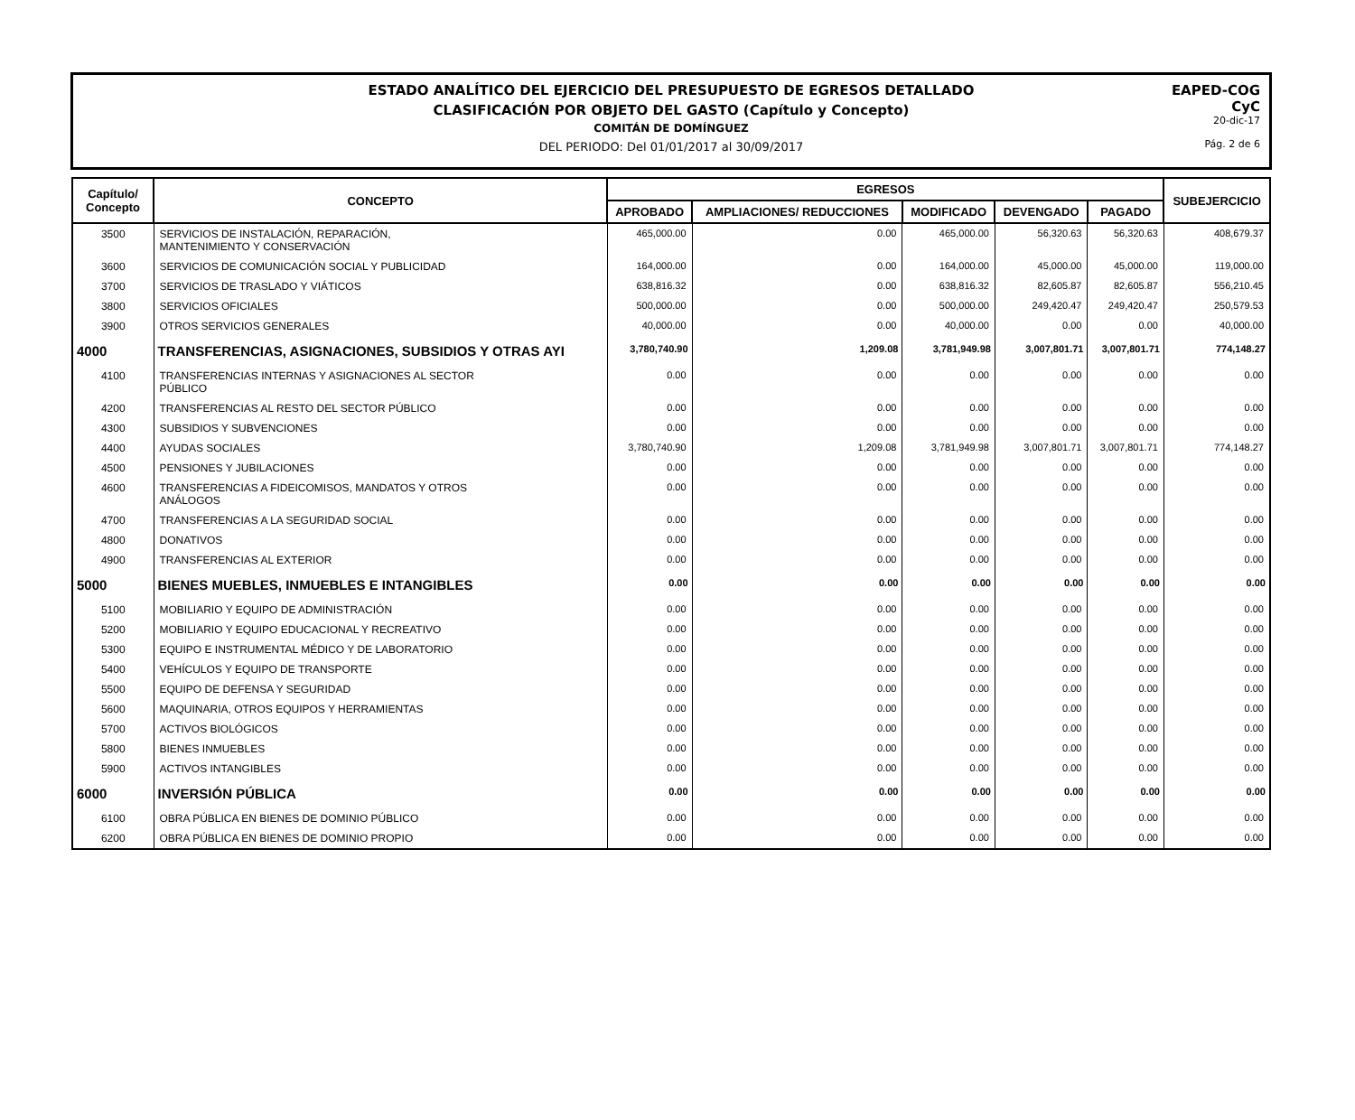ESTADO ANALÍTICO DEL EJERCICIO DEL PRESUPUESTO DE EGRESOS DETALLADO
CLASIFICACIÓN POR OBJETO DEL GASTO (Capítulo y Concepto)
COMITÁN DE DOMÍNGUEZ
DEL PERIODO: Del 01/01/2017 al 30/09/2017
EAPED-COG
CyC
20-dic-17
Pág. 2 de 6
| Capítulo/ Concepto | CONCEPTO | EGRESOS | | | | | SUBEJERCICIO |
| --- | --- | --- | --- | --- | --- | --- | --- |
| | | APROBADO | AMPLIACIONES/ REDUCCIONES | MODIFICADO | DEVENGADO | PAGADO | |
| 3500 | SERVICIOS DE INSTALACIÓN, REPARACIÓN, MANTENIMIENTO Y CONSERVACIÓN | 465,000.00 | 0.00 | 465,000.00 | 56,320.63 | 56,320.63 | 408,679.37 |
| 3600 | SERVICIOS DE COMUNICACIÓN SOCIAL Y PUBLICIDAD | 164,000.00 | 0.00 | 164,000.00 | 45,000.00 | 45,000.00 | 119,000.00 |
| 3700 | SERVICIOS DE TRASLADO Y VIÁTICOS | 638,816.32 | 0.00 | 638,816.32 | 82,605.87 | 82,605.87 | 556,210.45 |
| 3800 | SERVICIOS OFICIALES | 500,000.00 | 0.00 | 500,000.00 | 249,420.47 | 249,420.47 | 250,579.53 |
| 3900 | OTROS SERVICIOS GENERALES | 40,000.00 | 0.00 | 40,000.00 | 0.00 | 0.00 | 40,000.00 |
| 4000 | TRANSFERENCIAS, ASIGNACIONES, SUBSIDIOS Y OTRAS AYI | 3,780,740.90 | 1,209.08 | 3,781,949.98 | 3,007,801.71 | 3,007,801.71 | 774,148.27 |
| 4100 | TRANSFERENCIAS INTERNAS Y ASIGNACIONES AL SECTOR PÚBLICO | 0.00 | 0.00 | 0.00 | 0.00 | 0.00 | 0.00 |
| 4200 | TRANSFERENCIAS AL RESTO DEL SECTOR PÚBLICO | 0.00 | 0.00 | 0.00 | 0.00 | 0.00 | 0.00 |
| 4300 | SUBSIDIOS Y SUBVENCIONES | 0.00 | 0.00 | 0.00 | 0.00 | 0.00 | 0.00 |
| 4400 | AYUDAS SOCIALES | 3,780,740.90 | 1,209.08 | 3,781,949.98 | 3,007,801.71 | 3,007,801.71 | 774,148.27 |
| 4500 | PENSIONES Y JUBILACIONES | 0.00 | 0.00 | 0.00 | 0.00 | 0.00 | 0.00 |
| 4600 | TRANSFERENCIAS A FIDEICOMISOS, MANDATOS Y OTROS ANÁLOGOS | 0.00 | 0.00 | 0.00 | 0.00 | 0.00 | 0.00 |
| 4700 | TRANSFERENCIAS A LA SEGURIDAD SOCIAL | 0.00 | 0.00 | 0.00 | 0.00 | 0.00 | 0.00 |
| 4800 | DONATIVOS | 0.00 | 0.00 | 0.00 | 0.00 | 0.00 | 0.00 |
| 4900 | TRANSFERENCIAS AL EXTERIOR | 0.00 | 0.00 | 0.00 | 0.00 | 0.00 | 0.00 |
| 5000 | BIENES MUEBLES, INMUEBLES E INTANGIBLES | 0.00 | 0.00 | 0.00 | 0.00 | 0.00 | 0.00 |
| 5100 | MOBILIARIO Y EQUIPO DE ADMINISTRACIÓN | 0.00 | 0.00 | 0.00 | 0.00 | 0.00 | 0.00 |
| 5200 | MOBILIARIO Y EQUIPO EDUCACIONAL Y RECREATIVO | 0.00 | 0.00 | 0.00 | 0.00 | 0.00 | 0.00 |
| 5300 | EQUIPO E INSTRUMENTAL MÉDICO Y DE LABORATORIO | 0.00 | 0.00 | 0.00 | 0.00 | 0.00 | 0.00 |
| 5400 | VEHÍCULOS Y EQUIPO DE TRANSPORTE | 0.00 | 0.00 | 0.00 | 0.00 | 0.00 | 0.00 |
| 5500 | EQUIPO DE DEFENSA Y SEGURIDAD | 0.00 | 0.00 | 0.00 | 0.00 | 0.00 | 0.00 |
| 5600 | MAQUINARIA, OTROS EQUIPOS Y HERRAMIENTAS | 0.00 | 0.00 | 0.00 | 0.00 | 0.00 | 0.00 |
| 5700 | ACTIVOS BIOLÓGICOS | 0.00 | 0.00 | 0.00 | 0.00 | 0.00 | 0.00 |
| 5800 | BIENES INMUEBLES | 0.00 | 0.00 | 0.00 | 0.00 | 0.00 | 0.00 |
| 5900 | ACTIVOS INTANGIBLES | 0.00 | 0.00 | 0.00 | 0.00 | 0.00 | 0.00 |
| 6000 | INVERSIÓN PÚBLICA | 0.00 | 0.00 | 0.00 | 0.00 | 0.00 | 0.00 |
| 6100 | OBRA PÚBLICA EN BIENES DE DOMINIO PÚBLICO | 0.00 | 0.00 | 0.00 | 0.00 | 0.00 | 0.00 |
| 6200 | OBRA PÚBLICA EN BIENES DE DOMINIO PROPIO | 0.00 | 0.00 | 0.00 | 0.00 | 0.00 | 0.00 |